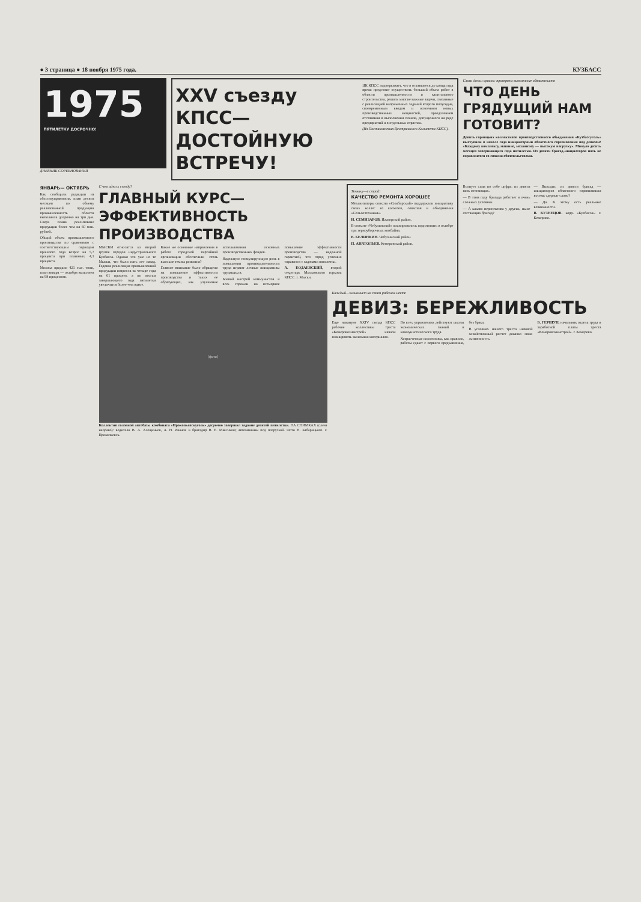● 3 страница ● 18 ноября 1975 года. КУЗБАСС
1975
ПЯТИЛЕТКУ ДОСРОЧНО!
ДНЕВНИК СОРЕВНОВАНИЯ
XXV съезду КПСС— ДОСТОЙНУЮ ВСТРЕЧУ!
ЦК КПСС подчеркивает, что в оставшееся до конца года время предстоит осуществить большой объем работ в области промышленности и капитального строительства, решить многие важные задачи, связанные с реализацией напряженных заданий второго полугодия, своевременным вводом и освоением новых производственных мощностей, преодолением отставания в выполнении планов, допущенного на ряде предприятий и в отдельных отраслях.
(Из Постановления Центрального Комитета КПСС).
Слово делом красно: проверяем выполнение обязательств
ЧТО ДЕНЬ ГРЯДУЩИЙ НАМ ГОТОВИТ?
Девять горняцких коллективов производственного объединения «Кузбассуголь» выступили в начале года инициаторами областного соревнования под девизом: «Каждому комплексу, машине, механизму — высокую нагрузку». Минуло десять месяцев завершающего года пятилетки. Из девяти бригад-инициаторов пять не справляются со своими обязательствами.
ЯНВАРЬ— ОКТЯБРЬ
Как сообщили редакции из облстатуправления, план десяти месяцев по объему реализованной продукции промышленность области выполнила досрочно на три дня. Сверх плана реализовано продукции более чем на 60 млн. рублей.
Общий объем промышленного производства по сравнению с соответствующим периодом прошлого года возрос на 5,7 процента при плановых 4,1 процента.
Молока продано 421 тыс. тонн, план января — октября выполнен на 98 процентов.
С чем идем к съезду?
ГЛАВНЫЙ КУРС— ЭФФЕКТИВНОСТЬ ПРОИЗВОДСТВА
МЫСКИ относятся ко второй группе городов индустриального Кузбасса. Однако это уже не те Мыски, что были пять лет назад. Годовая реализация промышленной продукции возросла за четыре года на 61 процент, а по итогам завершающего года пятилетки увеличится более чем вдвое.
Какие же основные направления в работе городской партийной организации обеспечили столь высокие темпы развития?
Главное внимание было обращено на повышение эффективности производства и таких ее образующих, как улучшение использования основных производственных фондов.
Надежную стимулирующую роль в повышении производительности труда играют личные инициативы трудящихся.
Боевой настрой коммунистов и всех горожан на всемерное повышение эффективности производства — надежной гарантией, что город успешно справится с задачами пятилетки.
А. БОДАЕВСКИЙ, второй секретарь Мысковского горкома КПСС. г. Мыски.
Технику—в строй!
КАЧЕСТВО РЕМОНТА ХОРОШЕЕ
Механизаторы совхоза «Симбирский» поддержали инициативу своих коллег из колхозов, совхозов и объединения «Сельхозтехника».
И. СЕМИЗАРОВ. Ижморский район.
В совхозе «Чебулинский» планировалось подготовить в октябре три зерноуборочных комбайна.
В. БЕЛИНКИН. Чебулинский район.
П. АНАТОЛЬЕВ. Кемеровский район.
Волнует сама по себе цифра: из девяти пять отстающих.
— В этом году бригада работает в очень сложных условиях.
— А какова перспектива у других, ныне отстающих бригад?
— Выходит, из девяти бригад — инициаторов областного соревнования восемь сдержат слово?
— Да. К этому есть реальные возможности.
В. КУЗНЕЦОВ. корр. «Кузбасса». г. Кемерово.
[фото]
Коллектив головной автобазы комбината «Прокопьевскуголь» досрочно завершил задание девятой пятилетки. НА СНИМКАХ (слева направо): водители В. А. Алещенков, А. Н. Иванов и бригадир В. Е. Максимов; автомашины под погрузкой. Фото Н. Бабарицкого. г. Прокопьевск.
Каждый—экономист на своем рабочем месте
ДЕВИЗ: БЕРЕЖЛИВОСТЬ
Еще накануне XXIV съезда КПСС рабочие коллективы треста «Кемеровохимстрой» начали планировать экономию материалов.
Во всех управлениях действуют школы экономических знаний и коммунистического труда.
Хозрасчетные коллективы, как правило, работы сдают с первого предъявления, без брака.
В условиях нашего треста низовой хозяйственный расчет доказал свою жизненность.
Б. ГЕРШУН, начальник отдела труда и заработной платы треста «Кемеровохимстрой». г. Кемерово.